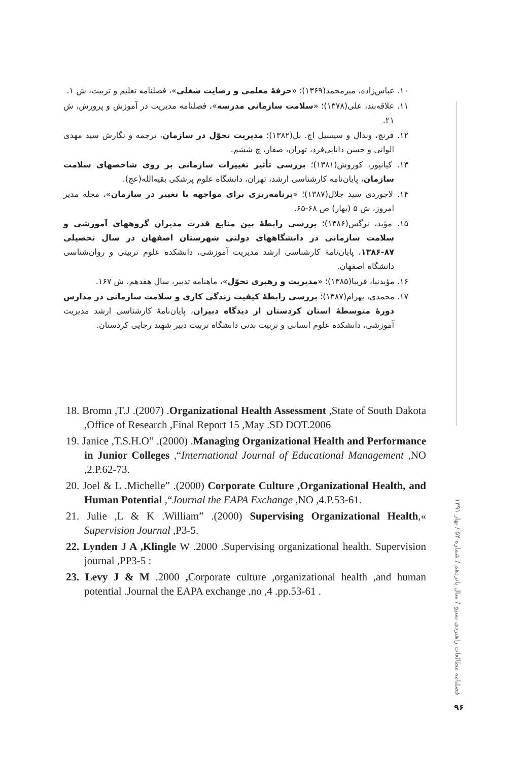۱۰. عباس‌زاده، میرمحمد(۱۳۶۹)؛ «حرفهٔ معلمی و رضایت شغلی»، فصلنامه تعلیم و تربیت، ش ۱.
۱۱. علاقه‌بند، علی(۱۳۷۸)؛ «سلامت سازمانی مدرسه»، فصلنامه مدیریت در آموزش و پرورش، ش ۲۱.
۱۲. فرنچ، وندال و سیسیل اچ. بل(۱۳۸۲)؛ مدیریت تحوّل در سازمان، ترجمه و نگارش سید مهدی الوانی و حسن دانایی‌فرد، تهران، صفار، چ ششم.
۱۳. کیانپور، کوروش(۱۳۸۱)؛ بررسی تأثیر تغییرات سازمانی بر روی شاخصهای سلامت سازمان، پایان‌نامه کارشناسی ارشد، تهران، دانشگاه علوم پزشکی بقیه‌الله(عج).
۱۴. لاجوردی سید جلال(۱۳۸۷)؛ «برنامه‌ریزی برای مواجهه با تغییر در سازمان»، مجله مدیر امروز، ش ۵ (بهار) ص ۶۸-۶۵.
۱۵. مؤید، نرگس(۱۳۸۶)؛ بررسی رابطهٔ بین منابع قدرت مدیران گروههای آموزشی و سلامت سازمانی در دانشگاههای دولتی شهرستان اصفهان در سال تحصیلی ۸۷-۱۳۸۶، پایان‌نامهٔ کارشناسی ارشد مدیریت آموزشی، دانشکده علوم تربیتی و روان‌شناسی دانشگاه اصفهان.
۱۶. مؤیدنیا، فریبا(۱۳۸۵)؛ «مدیریت و رهبری تحوّل»، ماهنامه تدبیر، سال هفدهم، ش ۱۶۷.
۱۷. محمدی، بهرام(۱۳۸۷)؛ بررسی رابطهٔ کیفیت زندگی کاری و سلامت سازمانی در مدارس دورهٔ متوسطهٔ استان کردستان از دیدگاه دبیران، پایان‌نامهٔ کارشناسی ارشد مدیریت آموزشی، دانشکده علوم انسانی و تربیت بدنی دانشگاه تربیت دبیر شهید رجایی کردستان.
18. Bromn ,T.J .(2007) .Organizational Health Assessment ,State of South Dakota ,Office of Research ,Final Report 15 ,May .SD DOT.2006
19. Janice ,T.S.H.O” .(2000) .Managing Organizational Health and Performance in Junior Colleges ,“International Journal of Educational Management ,NO ,2.P.62-73.
20. Joel & L .Michelle” .(2000) Corporate Culture ,Organizational Health, and Human Potential ,“Journal the EAPA Exchange ,NO ,4.P.53-61.
21. Julie ,L & K .William” .(2000) Supervising Organizational Health,« Supervision Journal ,P3-5.
22. Lynden J A ,Klingle W .2000 .Supervising organizational health. Supervision journal ,PP3-5 :
23. Levy J & M .2000 , Corporate culture ,organizational health ,and human potential .Journal the EAPA exchange ,no ,4 .pp.53-61 .
فصلنامه مطالعات راهبردی بسیج / سال پانزدهم / شماره ۵۴ / بهار ۱۳۹۱
۹۶